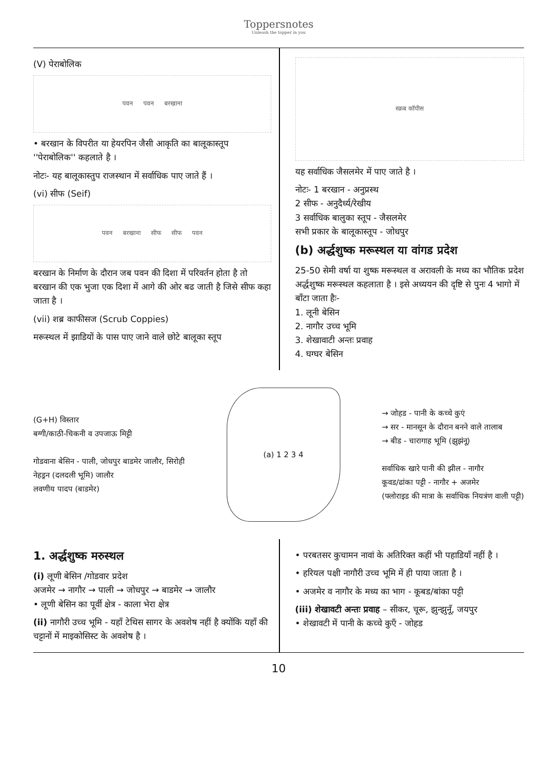Toppersnotes
Unleash the topper in you
(V) पेराबोलिक
पवन पवन बरखाना
• बरखान के विपरीत या हेयरपिन जैसी आकृति का बालूकास्तूप ''पेराबोलिक'' कहलाते है ।
नोटः- यह बालूकास्तुप राजस्थान में सर्वाधिक पाए जाते हैं ।
(vi) सीफ (Seif)
पवन बरखाना सीफ सीफ पवन
बरखान के निर्माण के दौरान जब पवन की दिशा में परिवर्तन होता है तो बरखान की एक भुजा एक दिशा में आगे की ओर बढ जाती है जिसे सीफ कहा जाता है ।
(vii) शब्र काफीसज (Scrub Coppies)
मरूस्थल में झाडियों के पास पाए जाने वाले छोटे बालूका स्तूप
स्क्रब कॉपीस
यह सर्वाधिक जैसलमेर में पाए जाते है ।
नोटः- 1 बरखान - अनुप्रस्थ
2 सीफ - अनुदैर्ध्य/रेखीय
3 सर्वाधिक बालुका स्तूप - जैसलमेर
सभी प्रकार के बालूकास्तूप - जोधपुर
(b) अर्द्धशुष्क मरूस्थल या वांगड प्रदेश
25-50 सेमी वर्षा या शुष्क मरूस्थल व अरावली के मध्य का भौतिक प्रदेश अर्द्धशुष्क मरूस्थल कहलाता है । इसे अध्ययन की दृष्टि से पुनः 4 भागो में बाँटा जाता हैः-
1. लूनी बेसिन
2. नागौर उच्च भूमि
3. शेखावाटी अन्तः प्रवाह
4. घग्घर बेसिन
(G+H) विस्तार
बग्गी/काठी-चिकनी व उपजाऊ मिट्टी
गोडवाना बेसिन - पाली, जोधपुर बाडमेर जालौर, सिरोही
नेहड्रन (दलदली भूमि) जालौर
लवणीय पादप (बाडमेर)
(a) 1 2 3 4
→ जोहड - पानी के कच्चे कुएं
→ सर - मानसून के दौरान बनने वाले तालाब
→ बीड - चारागाह भूमि (झुझंनू)
सर्वाधिक खारे पानी की झील - नागौर
कूवड/ढांका पट्टी - नागौर + अजमेर
(फ्लोराइड की मात्रा के सर्वाधिक नियत्रंण वाली पट्टी)
1. अर्द्धशुष्क मरुस्थल
(i) लूणी बेसिन /गोडवार प्रदेश
अजमेर → नागौर → पाली → जोधपुर → बाडमेर → जालौर
• लूणी बेसिन का पूर्वी क्षेत्र - काला भेरा क्षेत्र
(ii) नागौरी उच्च भूमि - यहाँ टेथिस सागर के अवशेष नहीं है क्योंकि यहाँ की चट्टानों में माइकोसिस्ट के अवशेष है ।
• परबतसर कुचामन नावां के अतिरिक्त कहीं भी पहाडियाँ नहीं है ।
• हरियल पक्षी नागौरी उच्च भूमि में ही पाया जाता है ।
• अजमेर व नागौर के मध्य का भाग - कूबड/बांका पट्टी
(iii) शेखावटी अन्तः प्रवाह – सीकर, चूरू, झुन्झुनूँ, जयपुर
• शेखावटी में पानी के कच्चे कुएँ - जोहड
10